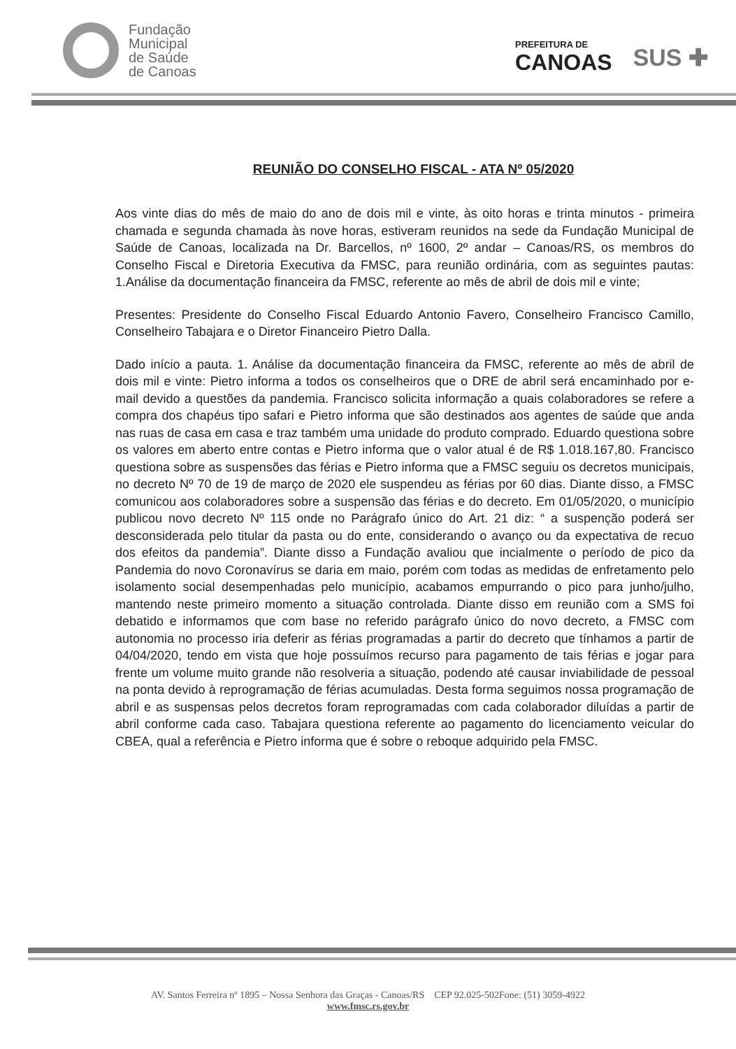Fundação
Municipal
de Saúde
de Canoas
PREFEITURA DE
CANOAS
SUS ✚
REUNIÃO DO CONSELHO FISCAL - ATA Nº 05/2020
Aos vinte dias do mês de maio do ano de dois mil e vinte, às oito horas e trinta minutos - primeira chamada e segunda chamada às nove horas, estiveram reunidos na sede da Fundação Municipal de Saúde de Canoas, localizada na Dr. Barcellos, nº 1600, 2º andar – Canoas/RS, os membros do Conselho Fiscal e Diretoria Executiva da FMSC, para reunião ordinária, com as seguintes pautas: 1.Análise da documentação financeira da FMSC, referente ao mês de abril de dois mil e vinte;
Presentes: Presidente do Conselho Fiscal Eduardo Antonio Favero, Conselheiro Francisco Camillo, Conselheiro Tabajara e o Diretor Financeiro Pietro Dalla.
Dado início a pauta. 1. Análise da documentação financeira da FMSC, referente ao mês de abril de dois mil e vinte: Pietro informa a todos os conselheiros que o DRE de abril será encaminhado por e-mail devido a questões da pandemia. Francisco solicita informação a quais colaboradores se refere a compra dos chapéus tipo safari e Pietro informa que são destinados aos agentes de saúde que anda nas ruas de casa em casa e traz também uma unidade do produto comprado. Eduardo questiona sobre os valores em aberto entre contas e Pietro informa que o valor atual é de R$ 1.018.167,80. Francisco questiona sobre as suspensões das férias e Pietro informa que a FMSC seguiu os decretos municipais, no decreto Nº 70 de 19 de março de 2020 ele suspendeu as férias por 60 dias. Diante disso, a FMSC comunicou aos colaboradores sobre a suspensão das férias e do decreto. Em 01/05/2020, o município publicou novo decreto Nº 115 onde no Parágrafo único do Art. 21 diz: “ a suspenção poderá ser desconsiderada pelo titular da pasta ou do ente, considerando o avanço ou da expectativa de recuo dos efeitos da pandemia”. Diante disso a Fundação avaliou que incialmente o período de pico da Pandemia do novo Coronavírus se daria em maio, porém com todas as medidas de enfretamento pelo isolamento social desempenhadas pelo município, acabamos empurrando o pico para junho/julho, mantendo neste primeiro momento a situação controlada. Diante disso em reunião com a SMS foi debatido e informamos que com base no referido parágrafo único do novo decreto, a FMSC com autonomia no processo iria deferir as férias programadas a partir do decreto que tínhamos a partir de 04/04/2020, tendo em vista que hoje possuímos recurso para pagamento de tais férias e jogar para frente um volume muito grande não resolveria a situação, podendo até causar inviabilidade de pessoal na ponta devido à reprogramação de férias acumuladas. Desta forma seguimos nossa programação de abril e as suspensas pelos decretos foram reprogramadas com cada colaborador diluídas a partir de abril conforme cada caso. Tabajara questiona referente ao pagamento do licenciamento veicular do CBEA, qual a referência e Pietro informa que é sobre o reboque adquirido pela FMSC.
AV. Santos Ferreira nº 1895 – Nossa Senhora das Graças - Canoas/RS CEP 92.025-502Fone: (51) 3059-4922
www.fmsc.rs.gov.br